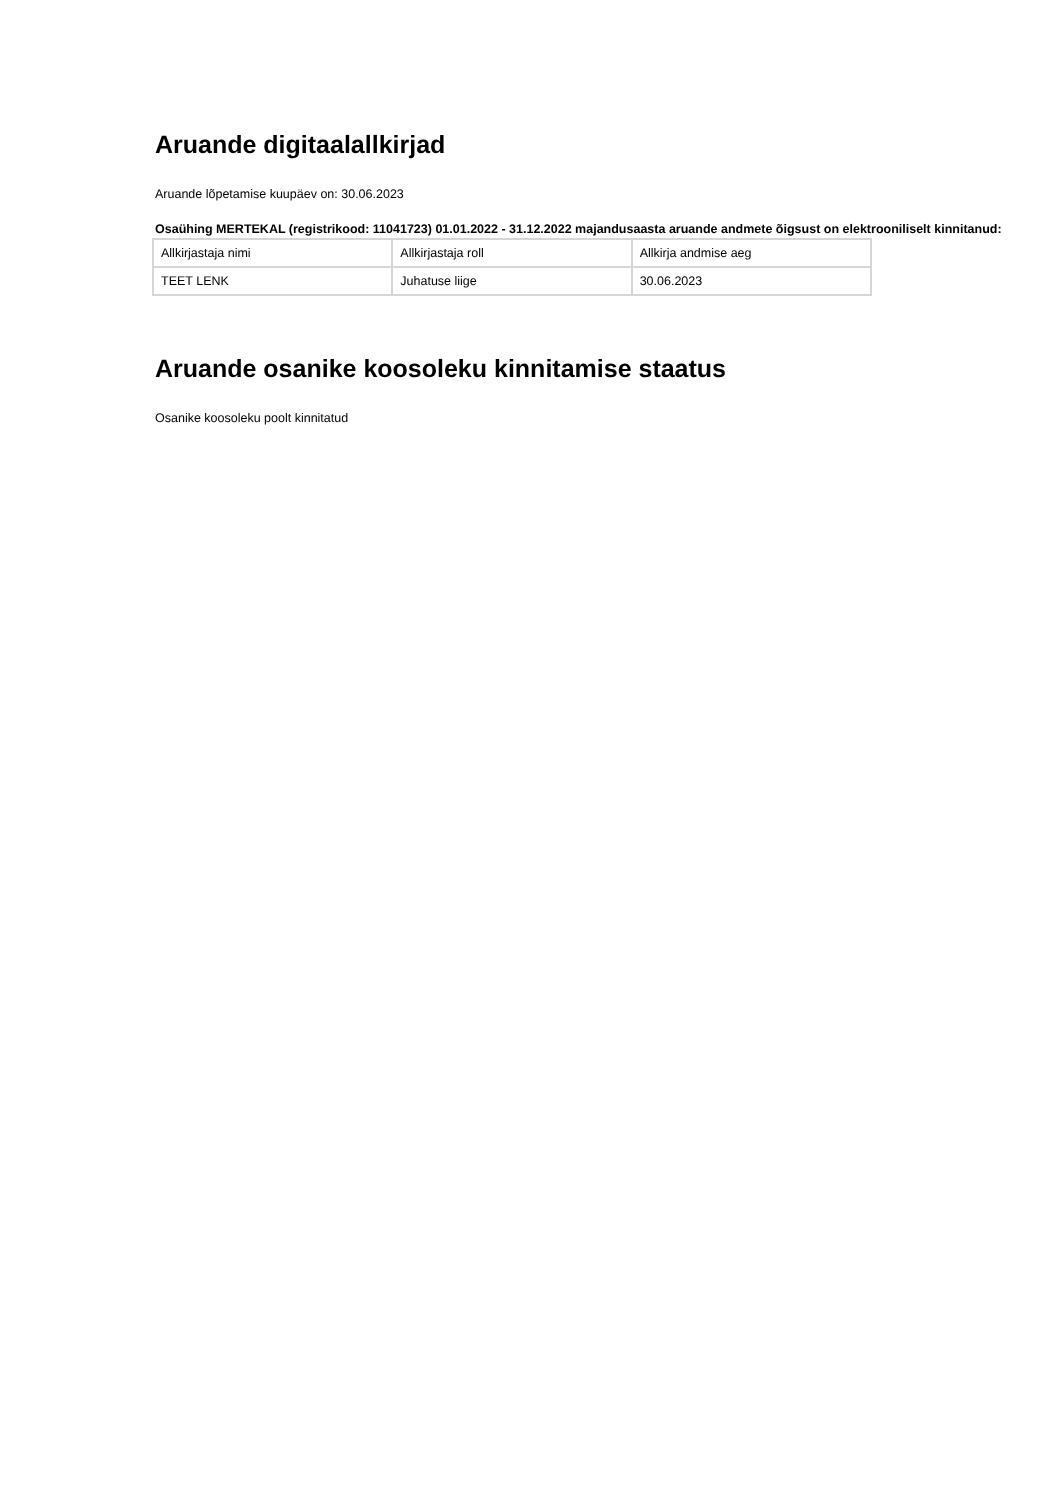Aruande digitaalallkirjad
Aruande lõpetamise kuupäev on: 30.06.2023
Osaühing MERTEKAL (registrikood: 11041723) 01.01.2022 - 31.12.2022 majandusaasta aruande andmete õigsust on elektrooniliselt kinnitanud:
| Allkirjastaja nimi | Allkirjastaja roll | Allkirja andmise aeg |
| TEET LENK | Juhatuse liige | 30.06.2023 |
Aruande osanike koosoleku kinnitamise staatus
Osanike koosoleku poolt kinnitatud